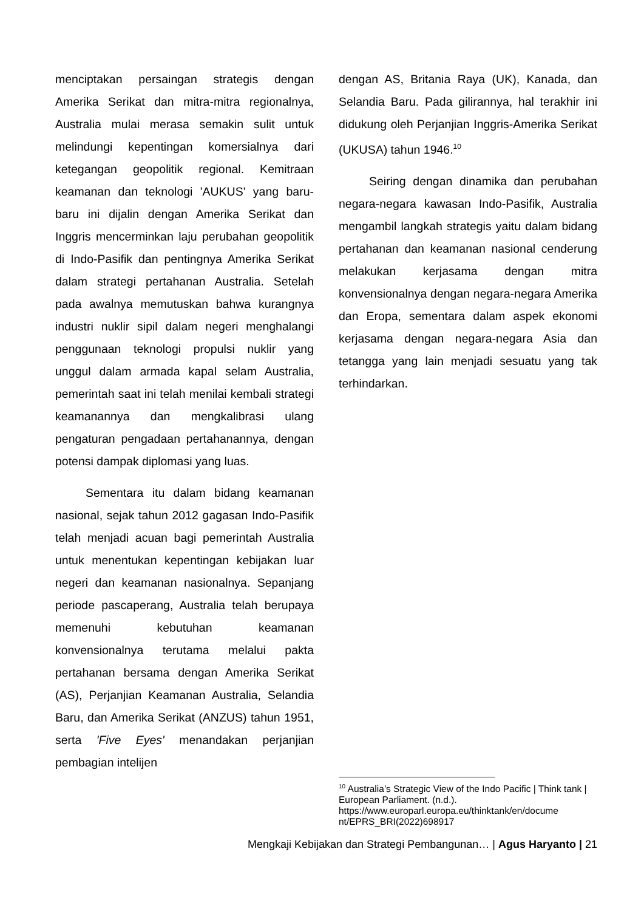menciptakan persaingan strategis dengan Amerika Serikat dan mitra-mitra regionalnya, Australia mulai merasa semakin sulit untuk melindungi kepentingan komersialnya dari ketegangan geopolitik regional. Kemitraan keamanan dan teknologi 'AUKUS' yang baru-baru ini dijalin dengan Amerika Serikat dan Inggris mencerminkan laju perubahan geopolitik di Indo-Pasifik dan pentingnya Amerika Serikat dalam strategi pertahanan Australia. Setelah pada awalnya memutuskan bahwa kurangnya industri nuklir sipil dalam negeri menghalangi penggunaan teknologi propulsi nuklir yang unggul dalam armada kapal selam Australia, pemerintah saat ini telah menilai kembali strategi keamanannya dan mengkalibrasi ulang pengaturan pengadaan pertahanannya, dengan potensi dampak diplomasi yang luas.
Sementara itu dalam bidang keamanan nasional, sejak tahun 2012 gagasan Indo-Pasifik telah menjadi acuan bagi pemerintah Australia untuk menentukan kepentingan kebijakan luar negeri dan keamanan nasionalnya. Sepanjang periode pascaperang, Australia telah berupaya memenuhi kebutuhan keamanan konvensionalnya terutama melalui pakta pertahanan bersama dengan Amerika Serikat (AS), Perjanjian Keamanan Australia, Selandia Baru, dan Amerika Serikat (ANZUS) tahun 1951, serta 'Five Eyes' menandakan perjanjian pembagian intelijen
dengan AS, Britania Raya (UK), Kanada, dan Selandia Baru. Pada gilirannya, hal terakhir ini didukung oleh Perjanjian Inggris-Amerika Serikat (UKUSA) tahun 1946.<sup>10</sup>
Seiring dengan dinamika dan perubahan negara-negara kawasan Indo-Pasifik, Australia mengambil langkah strategis yaitu dalam bidang pertahanan dan keamanan nasional cenderung melakukan kerjasama dengan mitra konvensionalnya dengan negara-negara Amerika dan Eropa, sementara dalam aspek ekonomi kerjasama dengan negara-negara Asia dan tetangga yang lain menjadi sesuatu yang tak terhindarkan.
<sup>10</sup> Australia’s Strategic View of the Indo Pacific | Think tank | European Parliament. (n.d.). https://www.europarl.europa.eu/thinktank/en/docume nt/EPRS_BRI(2022)698917
Mengkaji Kebijakan dan Strategi Pembangunan… | Agus Haryanto | 21